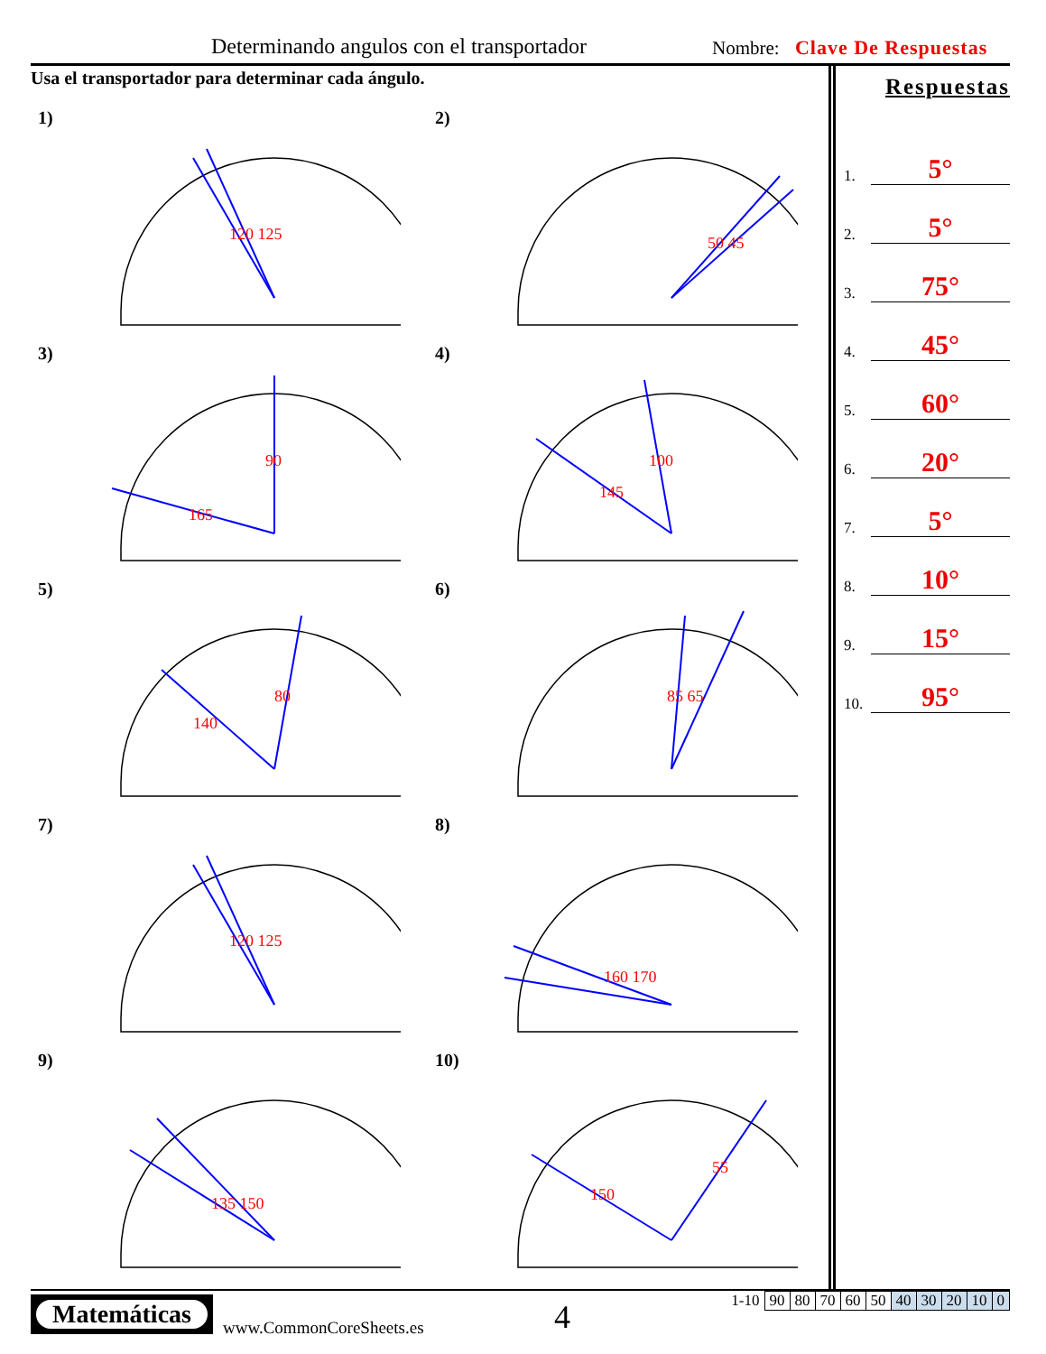Determinando angulos con el transportador
Nombre: Clave De Respuestas
Usa el transportador para determinar cada ángulo.
1)
120 125
2)
50 45
3)
90
165
4)
100
145
5)
80
140
6)
85 65
7)
120 125
8)
160 170
9)
135 150
10)
55
150
Respuestas
1.
5°
2.
5°
3.
75°
4.
45°
5.
60°
6.
20°
7.
5°
8.
10°
9.
15°
10.
95°
Matemáticas
www.CommonCoreSheets.es 4
| 1-10 | 90 | 80 | 70 | 60 | 50 | 40 | 30 | 20 | 10 | 0 |